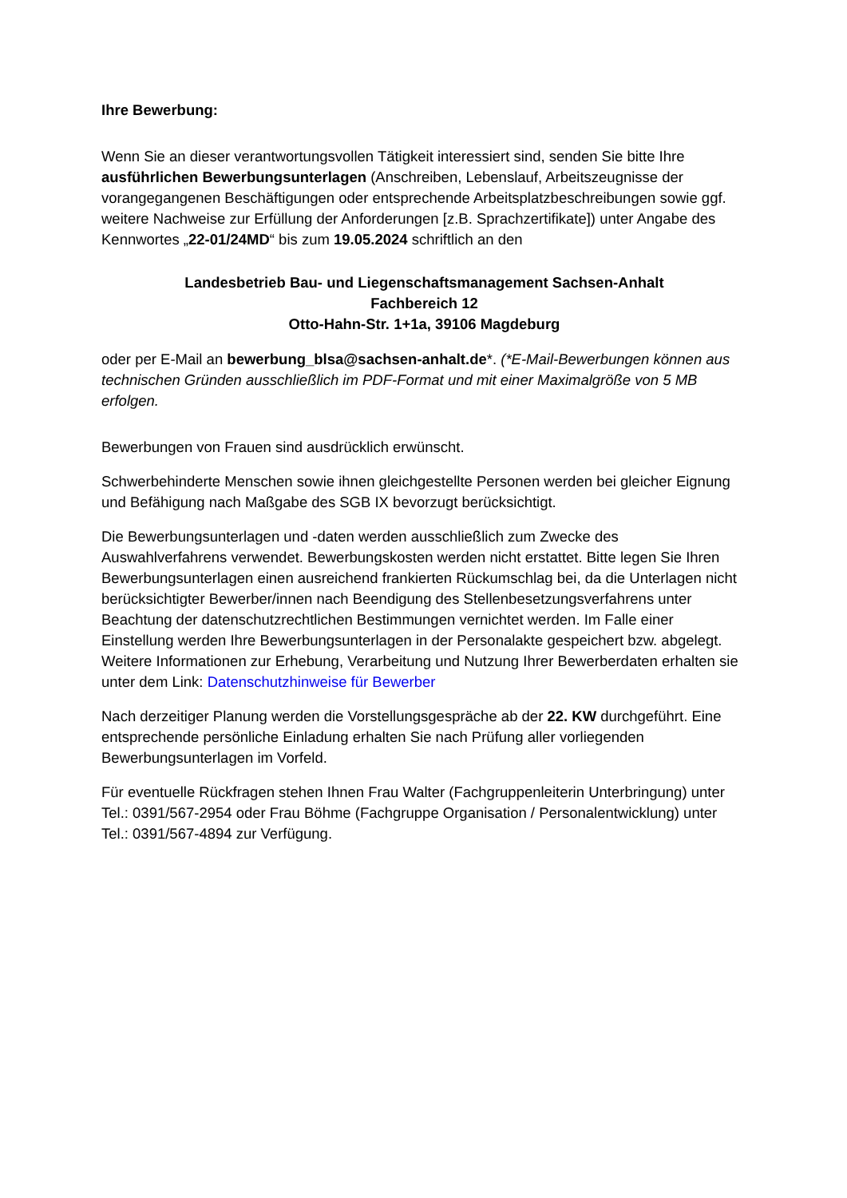Ihre Bewerbung:
Wenn Sie an dieser verantwortungsvollen Tätigkeit interessiert sind, senden Sie bitte Ihre ausführlichen Bewerbungsunterlagen (Anschreiben, Lebenslauf, Arbeitszeugnisse der vorangegangenen Beschäftigungen oder entsprechende Arbeitsplatzbeschreibungen sowie ggf. weitere Nachweise zur Erfüllung der Anforderungen [z.B. Sprachzertifikate]) unter Angabe des Kennwortes „22-01/24MD“ bis zum 19.05.2024 schriftlich an den
Landesbetrieb Bau- und Liegenschaftsmanagement Sachsen-Anhalt
Fachbereich 12
Otto-Hahn-Str. 1+1a, 39106 Magdeburg
oder per E-Mail an bewerbung_blsa@sachsen-anhalt.de*. (*E-Mail-Bewerbungen können aus technischen Gründen ausschließlich im PDF-Format und mit einer Maximalgröße von 5 MB erfolgen.
Bewerbungen von Frauen sind ausdrücklich erwünscht.
Schwerbehinderte Menschen sowie ihnen gleichgestellte Personen werden bei gleicher Eignung und Befähigung nach Maßgabe des SGB IX bevorzugt berücksichtigt.
Die Bewerbungsunterlagen und -daten werden ausschließlich zum Zwecke des Auswahlverfahrens verwendet. Bewerbungskosten werden nicht erstattet. Bitte legen Sie Ihren Bewerbungsunterlagen einen ausreichend frankierten Rückumschlag bei, da die Unterlagen nicht berücksichtigter Bewerber/innen nach Beendigung des Stellenbesetzungsverfahrens unter Beachtung der datenschutzrechtlichen Bestimmungen vernichtet werden. Im Falle einer Einstellung werden Ihre Bewerbungsunterlagen in der Personalakte gespeichert bzw. abgelegt. Weitere Informationen zur Erhebung, Verarbeitung und Nutzung Ihrer Bewerberdaten erhalten sie unter dem Link: Datenschutzhinweise für Bewerber
Nach derzeitiger Planung werden die Vorstellungsgespräche ab der 22. KW durchgeführt. Eine entsprechende persönliche Einladung erhalten Sie nach Prüfung aller vorliegenden Bewerbungsunterlagen im Vorfeld.
Für eventuelle Rückfragen stehen Ihnen Frau Walter (Fachgruppenleiterin Unterbringung) unter Tel.: 0391/567-2954 oder Frau Böhme (Fachgruppe Organisation / Personalentwicklung) unter Tel.: 0391/567-4894 zur Verfügung.